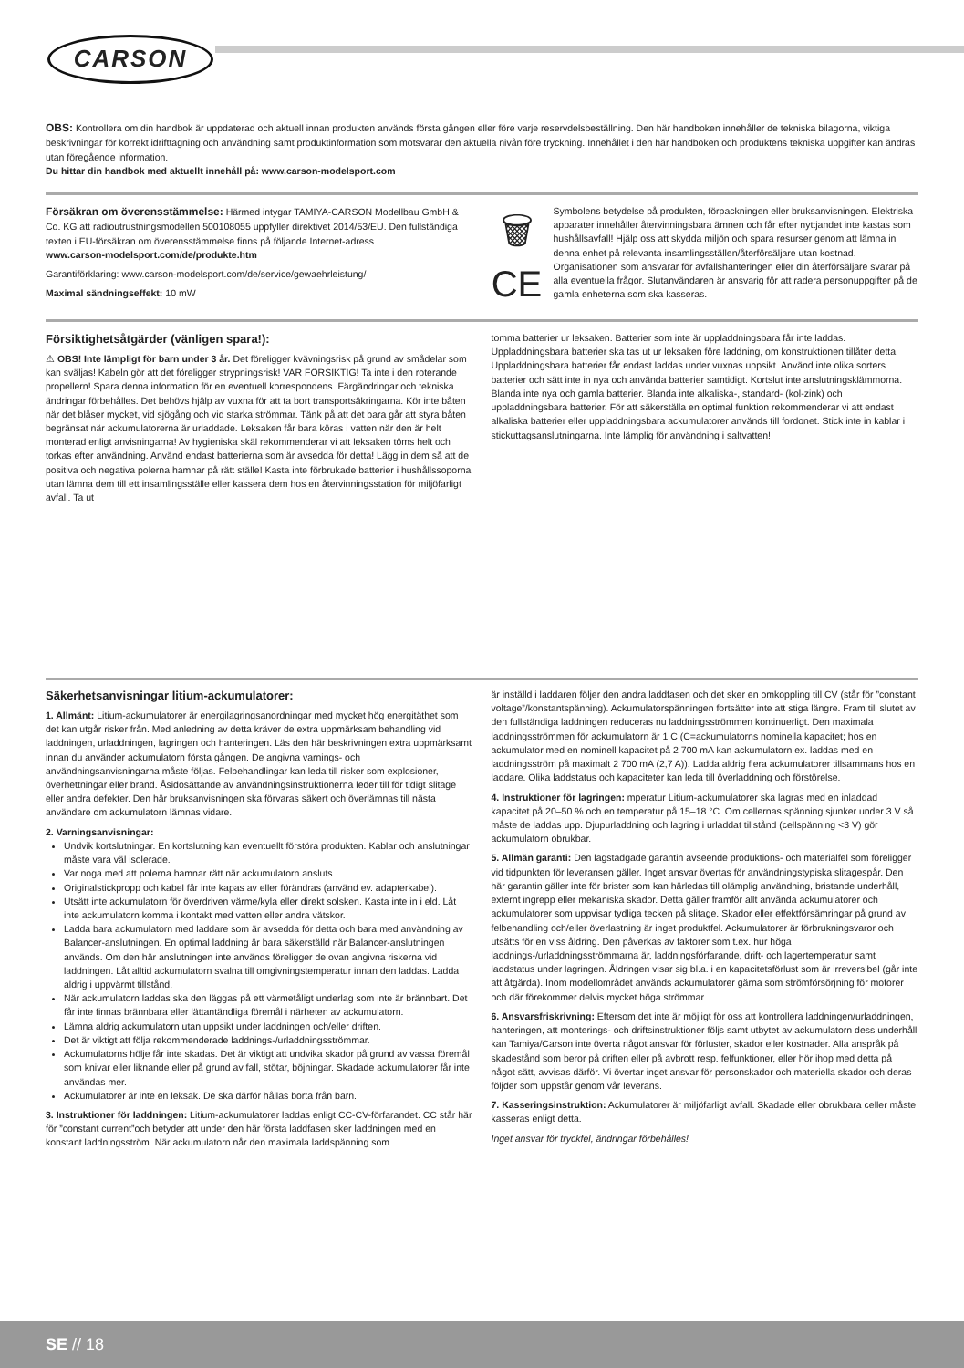CARSON
OBS: Kontrollera om din handbok är uppdaterad och aktuell innan produkten används första gången eller före varje reservdelsbeställning. Den här handboken innehåller de tekniska bilagorna, viktiga beskrivningar för korrekt idrifttagning och användning samt produktinformation som motsvarar den aktuella nivån före tryckning. Innehållet i den här handboken och produktens tekniska uppgifter kan ändras utan föregående information.
Du hittar din handbok med aktuellt innehåll på: www.carson-modelsport.com
Försäkran om överensstämmelse: Härmed intygar TAMIYA-CARSON Modellbau GmbH & Co. KG att radioutrustningsmodellen 500108055 uppfyller direktivet 2014/53/EU. Den fullständiga texten i EU-försäkran om överensstämmelse finns på följande Internet-adress.
www.carson-modelsport.com/de/produkte.htm
Garantiförklaring: www.carson-modelsport.com/de/service/gewaehrleistung/
Maximal sändningseffekt: 10 mW
🗑
CE
Symbolens betydelse på produkten, förpackningen eller bruksanvisningen. Elektriska apparater innehåller återvinningsbara ämnen och får efter nyttjandet inte kastas som hushållsavfall! Hjälp oss att skydda miljön och spara resurser genom att lämna in denna enhet på relevanta insamlingsställen/återförsäljare utan kostnad. Organisationen som ansvarar för avfallshanteringen eller din återförsäljare svarar på alla eventuella frågor. Slutanvändaren är ansvarig för att radera personuppgifter på de gamla enheterna som ska kasseras.
Försiktighetsåtgärder (vänligen spara!):
⚠ OBS! Inte lämpligt för barn under 3 år. Det föreligger kvävningsrisk på grund av smådelar som kan sväljas! Kabeln gör att det föreligger strypningsrisk! VAR FÖRSIKTIG! Ta inte i den roterande propellern! Spara denna information för en eventuell korrespondens. Färgändringar och tekniska ändringar förbehålles. Det behövs hjälp av vuxna för att ta bort transportsäkringarna. Kör inte båten när det blåser mycket, vid sjögång och vid starka strömmar. Tänk på att det bara går att styra båten begränsat när ackumulatorerna är urladdade. Leksaken får bara köras i vatten när den är helt monterad enligt anvisningarna! Av hygieniska skäl rekommenderar vi att leksaken töms helt och torkas efter användning. Använd endast batterierna som är avsedda för detta! Lägg in dem så att de positiva och negativa polerna hamnar på rätt ställe! Kasta inte förbrukade batterier i hushållssoporna utan lämna dem till ett insamlingsställe eller kassera dem hos en återvinningsstation för miljöfarligt avfall. Ta ut
tomma batterier ur leksaken. Batterier som inte är uppladdningsbara får inte laddas. Uppladdningsbara batterier ska tas ut ur leksaken före laddning, om konstruktionen tillåter detta. Uppladdningsbara batterier får endast laddas under vuxnas uppsikt. Använd inte olika sorters batterier och sätt inte in nya och använda batterier samtidigt. Kortslut inte anslutningsklämmorna. Blanda inte nya och gamla batterier. Blanda inte alkaliska-, standard- (kol-zink) och uppladdningsbara batterier. För att säkerställa en optimal funktion rekommenderar vi att endast alkaliska batterier eller uppladdningsbara ackumulatorer används till fordonet. Stick inte in kablar i stickuttagsanslutningarna. Inte lämplig för användning i saltvatten!
Säkerhetsanvisningar litium-ackumulatorer:
1. Allmänt: Litium-ackumulatorer är energilagringsanordningar med mycket hög energitäthet som det kan utgår risker från. Med anledning av detta kräver de extra uppmärksam behandling vid laddningen, urladdningen, lagringen och hanteringen. Läs den här beskrivningen extra uppmärksamt innan du använder ackumulatorn första gången. De angivna varnings- och användningsanvisningarna måste följas. Felbehandlingar kan leda till risker som explosioner, överhettningar eller brand. Åsidosättande av användningsinstruktionerna leder till för tidigt slitage eller andra defekter. Den här bruksanvisningen ska förvaras säkert och överlämnas till nästa användare om ackumulatorn lämnas vidare.
2. Varningsanvisningar:
Undvik kortslutningar. En kortslutning kan eventuellt förstöra produkten. Kablar och anslutningar måste vara väl isolerade.
Var noga med att polerna hamnar rätt när ackumulatorn ansluts.
Originalstickpropp och kabel får inte kapas av eller förändras (använd ev. adapterkabel).
Utsätt inte ackumulatorn för överdriven värme/kyla eller direkt solsken. Kasta inte in i eld. Låt inte ackumulatorn komma i kontakt med vatten eller andra vätskor.
Ladda bara ackumulatorn med laddare som är avsedda för detta och bara med användning av Balancer-anslutningen. En optimal laddning är bara säkerställd när Balancer-anslutningen används. Om den här anslutningen inte används föreligger de ovan angivna riskerna vid laddningen. Låt alltid ackumulatorn svalna till omgivningstemperatur innan den laddas. Ladda aldrig i uppvärmt tillstånd.
När ackumulatorn laddas ska den läggas på ett värmetåligt underlag som inte är brännbart. Det får inte finnas brännbara eller lättantändliga föremål i närheten av ackumulatorn.
Lämna aldrig ackumulatorn utan uppsikt under laddningen och/eller driften.
Det är viktigt att följa rekommenderade laddnings-/urladdningsströmmar.
Ackumulatorns hölje får inte skadas. Det är viktigt att undvika skador på grund av vassa föremål som knivar eller liknande eller på grund av fall, stötar, böjningar. Skadade ackumulatorer får inte användas mer.
Ackumulatorer är inte en leksak. De ska därför hållas borta från barn.
3. Instruktioner för laddningen: Litium-ackumulatorer laddas enligt CC-CV-förfarandet. CC står här för ”constant current”och betyder att under den här första laddfasen sker laddningen med en konstant laddningsström. När ackumulatorn når den maximala laddspänning som
är inställd i laddaren följer den andra laddfasen och det sker en omkoppling till CV (står för ”constant voltage”/konstantspänning). Ackumulatorspänningen fortsätter inte att stiga längre. Fram till slutet av den fullständiga laddningen reduceras nu laddningsströmmen kontinuerligt. Den maximala laddningsströmmen för ackumulatorn är 1 C (C=ackumulatorns nominella kapacitet; hos en ackumulator med en nominell kapacitet på 2 700 mA kan ackumulatorn ex. laddas med en laddningsström på maximalt 2 700 mA (2,7 A)). Ladda aldrig flera ackumulatorer tillsammans hos en laddare. Olika laddstatus och kapaciteter kan leda till överladdning och förstörelse.
4. Instruktioner för lagringen: mperatur Litium-ackumulatorer ska lagras med en inladdad kapacitet på 20–50 % och en temperatur på 15–18 °C. Om cellernas spänning sjunker under 3 V så måste de laddas upp. Djupurladdning och lagring i urladdat tillstånd (cellspänning <3 V) gör ackumulatorn obrukbar.
5. Allmän garanti: Den lagstadgade garantin avseende produktions- och materialfel som föreligger vid tidpunkten för leveransen gäller. Inget ansvar övertas för användningstypiska slitagespår. Den här garantin gäller inte för brister som kan härledas till olämplig användning, bristande underhåll, externt ingrepp eller mekaniska skador. Detta gäller framför allt använda ackumulatorer och ackumulatorer som uppvisar tydliga tecken på slitage. Skador eller effektförsämringar på grund av felbehandling och/eller överlastning är inget produktfel. Ackumulatorer är förbrukningsvaror och utsätts för en viss åldring. Den påverkas av faktorer som t.ex. hur höga laddnings-/urladdningsströmmarna är, laddningsförfarande, drift- och lagertemperatur samt laddstatus under lagringen. Åldringen visar sig bl.a. i en kapacitetsförlust som är irreversibel (går inte att åtgärda). Inom modellområdet används ackumulatorer gärna som strömförsörjning för motorer och där förekommer delvis mycket höga strömmar.
6. Ansvarsfriskrivning: Eftersom det inte är möjligt för oss att kontrollera laddningen/urladdningen, hanteringen, att monterings- och driftsinstruktioner följs samt utbytet av ackumulatorn dess underhåll kan Tamiya/Carson inte överta något ansvar för förluster, skador eller kostnader. Alla anspråk på skadestånd som beror på driften eller på avbrott resp. felfunktioner, eller hör ihop med detta på något sätt, avvisas därför. Vi övertar inget ansvar för personskador och materiella skador och deras följder som uppstår genom vår leverans.
7. Kasseringsinstruktion: Ackumulatorer är miljöfarligt avfall. Skadade eller obrukbara celler måste kasseras enligt detta.
Inget ansvar för tryckfel, ändringar förbehålles!
SE // 18